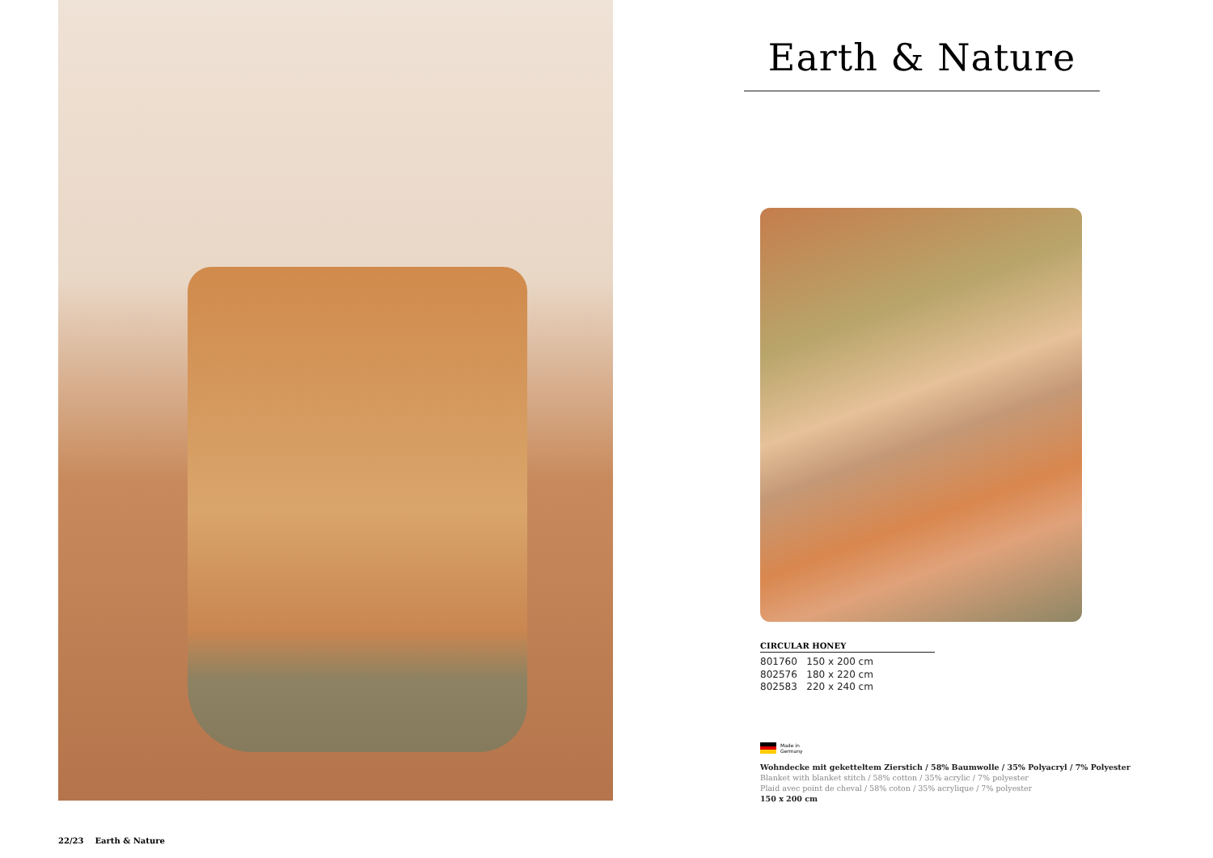Earth & Nature
CIRCULAR HONEY
801760 150 x 200 cm
802576 180 x 220 cm
802583 220 x 240 cm
Made in
Germany
Wohndecke mit geketteltem Zierstich / 58% Baumwolle / 35% Polyacryl / 7% Polyester
Blanket with blanket stitch / 58% cotton / 35% acrylic / 7% polyester
Plaid avec point de cheval / 58% coton / 35% acrylique / 7% polyester
150 x 200 cm
22/23 Earth & Nature